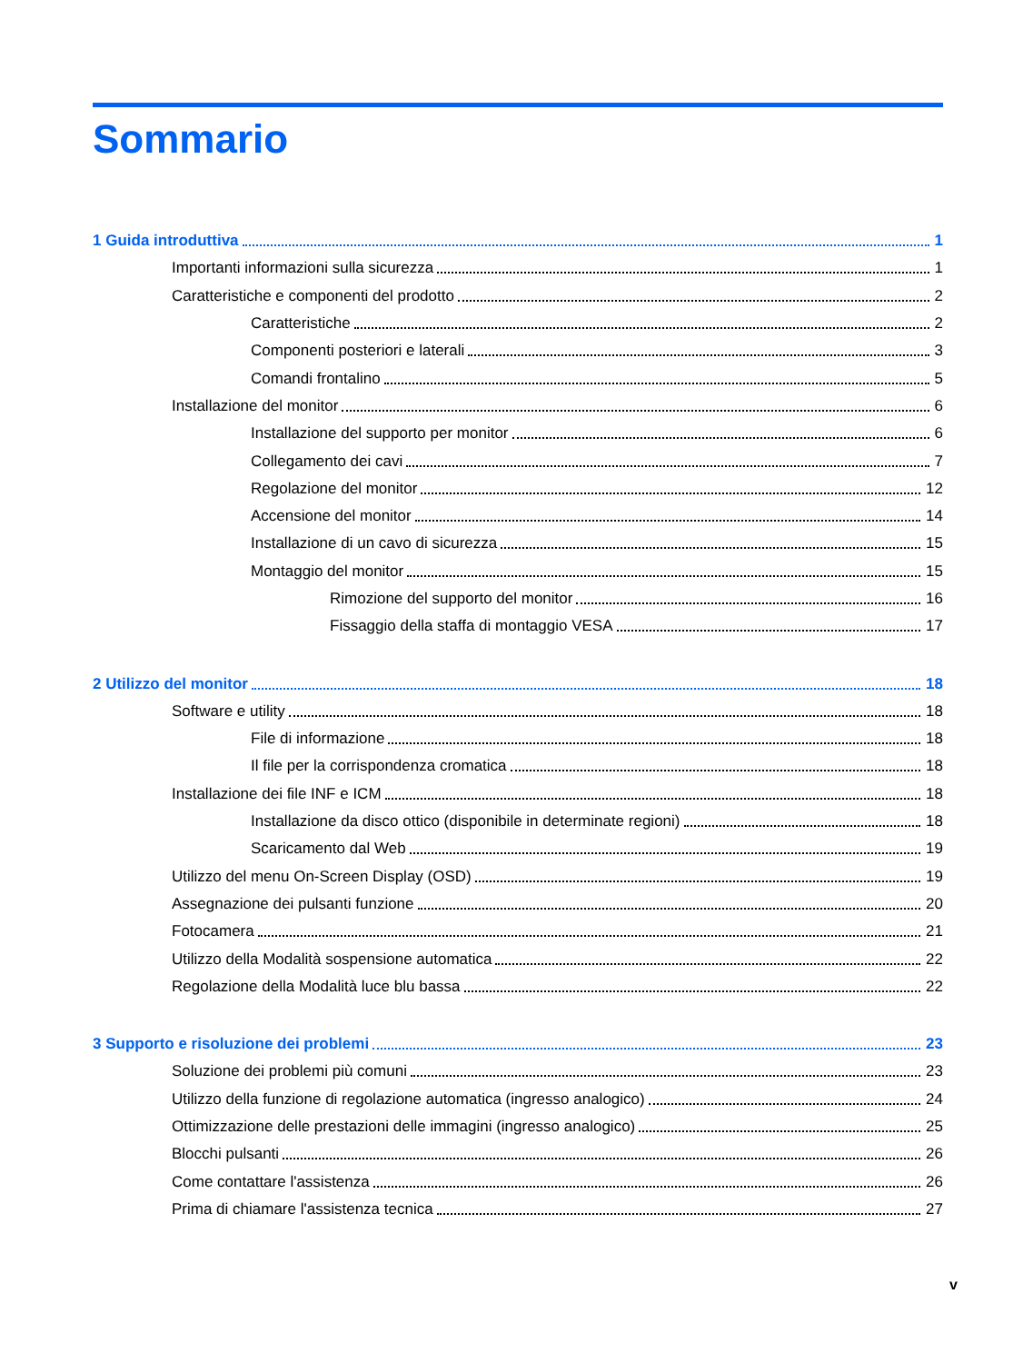Sommario
1 Guida introduttiva 1
Importanti informazioni sulla sicurezza 1
Caratteristiche e componenti del prodotto 2
Caratteristiche 2
Componenti posteriori e laterali 3
Comandi frontalino 5
Installazione del monitor 6
Installazione del supporto per monitor 6
Collegamento dei cavi 7
Regolazione del monitor 12
Accensione del monitor 14
Installazione di un cavo di sicurezza 15
Montaggio del monitor 15
Rimozione del supporto del monitor 16
Fissaggio della staffa di montaggio VESA 17
2 Utilizzo del monitor 18
Software e utility 18
File di informazione 18
Il file per la corrispondenza cromatica 18
Installazione dei file INF e ICM 18
Installazione da disco ottico (disponibile in determinate regioni) 18
Scaricamento dal Web 19
Utilizzo del menu On-Screen Display (OSD) 19
Assegnazione dei pulsanti funzione 20
Fotocamera 21
Utilizzo della Modalità sospensione automatica 22
Regolazione della Modalità luce blu bassa 22
3 Supporto e risoluzione dei problemi 23
Soluzione dei problemi più comuni 23
Utilizzo della funzione di regolazione automatica (ingresso analogico) 24
Ottimizzazione delle prestazioni delle immagini (ingresso analogico) 25
Blocchi pulsanti 26
Come contattare l'assistenza 26
Prima di chiamare l'assistenza tecnica 27
v